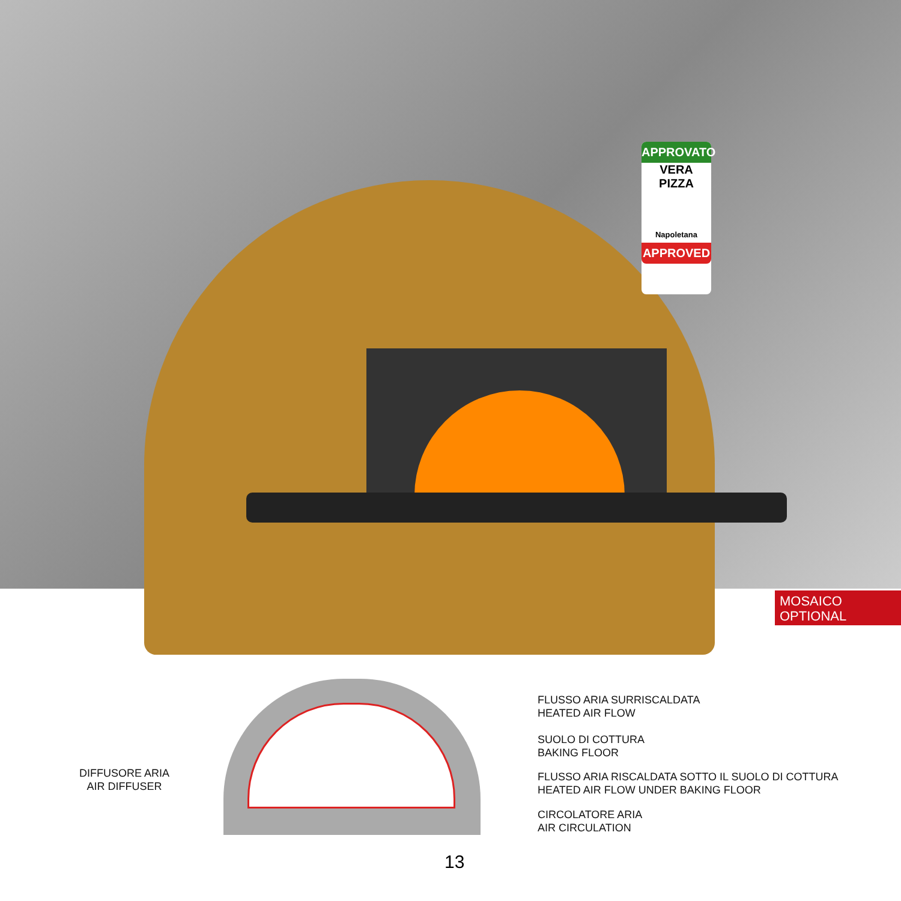APPROVATO
VERA
PIZZA
Napoletana
APPROVED
MOSAICO
OPTIONAL
DIFFUSORE ARIA
AIR DIFFUSER
FLUSSO ARIA SURRISCALDATA
HEATED AIR FLOW
SUOLO DI COTTURA
BAKING FLOOR
FLUSSO ARIA RISCALDATA SOTTO IL SUOLO DI COTTURA
HEATED AIR FLOW UNDER BAKING FLOOR
CIRCOLATORE ARIA
AIR CIRCULATION
13